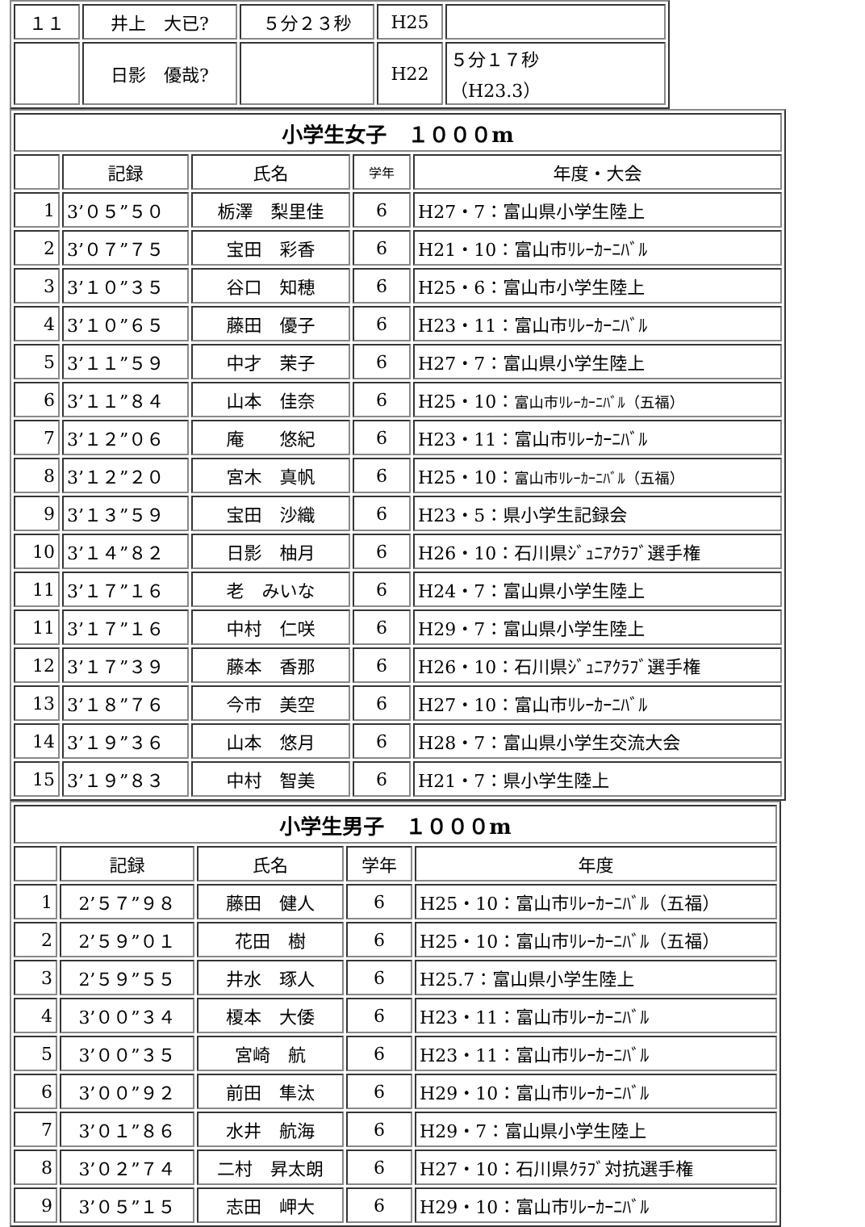| １１ | 井上 大已? | ５分２３秒 | H25 | |
| | 日影 優哉? | | H22 | ５分１７秒 （H23.3） |
| 小学生女子 １０００m | | | | |
| | 記録 | 氏名 | 学年 | 年度・大会 |
| 1 | 3’０５”５０ | 栃澤 梨里佳 | 6 | H27・7：富山県小学生陸上 |
| 2 | 3’０７”７５ | 宝田 彩香 | 6 | H21・10：富山市ﾘﾚｰｶｰﾆﾊﾞﾙ |
| 3 | 3’１０”３５ | 谷口 知穂 | 6 | H25・6：富山市小学生陸上 |
| 4 | 3’１０”６５ | 藤田 優子 | 6 | H23・11：富山市ﾘﾚｰｶｰﾆﾊﾞﾙ |
| 5 | 3’１１”５９ | 中才 茉子 | 6 | H27・7：富山県小学生陸上 |
| 6 | 3’１１”８４ | 山本 佳奈 | 6 | H25・10： 富山市ﾘﾚｰｶｰﾆﾊﾞﾙ（五福） |
| 7 | 3’１２”０６ | 庵 悠紀 | 6 | H23・11：富山市ﾘﾚｰｶｰﾆﾊﾞﾙ |
| 8 | 3’１２”２０ | 宮木 真帆 | 6 | H25・10： 富山市ﾘﾚｰｶｰﾆﾊﾞﾙ（五福） |
| 9 | 3’１３”５９ | 宝田 沙織 | 6 | H23・5：県小学生記録会 |
| 10 | 3’１４”８２ | 日影 柚月 | 6 | H26・10：石川県ｼﾞｭﾆｱｸﾗﾌﾞ選手権 |
| 11 | 3’１７”１６ | 老 みいな | 6 | H24・7：富山県小学生陸上 |
| 11 | 3’１７”１６ | 中村 仁咲 | 6 | H29・7：富山県小学生陸上 |
| 12 | 3’１７”３９ | 藤本 香那 | 6 | H26・10：石川県ｼﾞｭﾆｱｸﾗﾌﾞ選手権 |
| 13 | 3’１８”７６ | 今市 美空 | 6 | H27・10：富山市ﾘﾚｰｶｰﾆﾊﾞﾙ |
| 14 | 3’１９”３６ | 山本 悠月 | 6 | H28・7：富山県小学生交流大会 |
| 15 | 3’１９”８３ | 中村 智美 | 6 | H21・7：県小学生陸上 |
| 小学生男子 １０００m | | | | |
| | 記録 | 氏名 | 学年 | 年度 |
| 1 | 2’５７”９８ | 藤田 健人 | 6 | H25・10：富山市ﾘﾚｰｶｰﾆﾊﾞﾙ（五福） |
| 2 | 2’５９”０１ | 花田 樹 | 6 | H25・10：富山市ﾘﾚｰｶｰﾆﾊﾞﾙ（五福） |
| 3 | 2’５９”５５ | 井水 琢人 | 6 | H25.7：富山県小学生陸上 |
| 4 | 3’００”３４ | 榎本 大倭 | 6 | H23・11：富山市ﾘﾚｰｶｰﾆﾊﾞﾙ |
| 5 | 3’００”３５ | 宮崎 航 | 6 | H23・11：富山市ﾘﾚｰｶｰﾆﾊﾞﾙ |
| 6 | 3’００”９２ | 前田 隼汰 | 6 | H29・10：富山市ﾘﾚｰｶｰﾆﾊﾞﾙ |
| 7 | 3’０１”８６ | 水井 航海 | 6 | H29・7：富山県小学生陸上 |
| 8 | 3’０２”７４ | 二村 昇太朗 | 6 | H27・10：石川県ｸﾗﾌﾞ対抗選手権 |
| 9 | 3’０５”１５ | 志田 岬大 | 6 | H29・10：富山市ﾘﾚｰｶｰﾆﾊﾞﾙ |